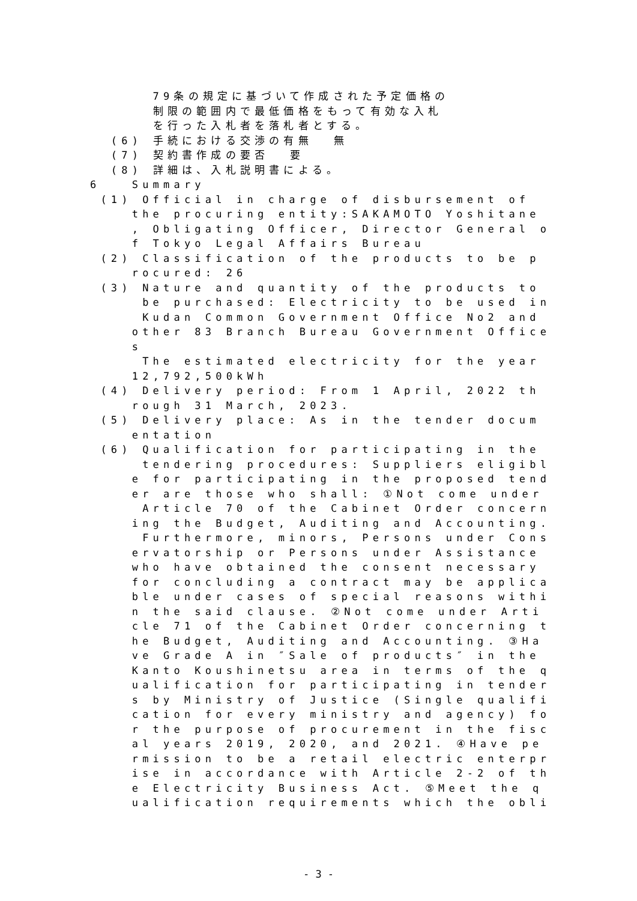79条の規定に基づいて作成された予定価格の
制限の範囲内で最低価格をもって有効な入札
を行った入札者を落札者とする。
(6) 手続における交渉の有無 無
(7) 契約書作成の要否 要
(8) 詳細は、入札説明書による。
6 Summary
(1) Official in charge of disbursement of
the procuring entity:SAKAMOTO Yoshitane
, Obligating Officer, Director General o
f Tokyo Legal Affairs Bureau
(2) Classification of the products to be p
rocured: 26
(3) Nature and quantity of the products to
be purchased: Electricity to be used in
Kudan Common Government Office No2 and
other 83 Branch Bureau Government Office
s
The estimated electricity for the year
12,792,500kWh
(4) Delivery period: From 1 April, 2022 th
rough 31 March, 2023.
(5) Delivery place: As in the tender docum
entation
(6) Qualification for participating in the
tendering procedures: Suppliers eligibl
e for participating in the proposed tend
er are those who shall: ①Not come under
Article 70 of the Cabinet Order concern
ing the Budget, Auditing and Accounting.
Furthermore, minors, Persons under Cons
ervatorship or Persons under Assistance
who have obtained the consent necessary
for concluding a contract may be applica
ble under cases of special reasons withi
n the said clause. ②Not come under Arti
cle 71 of the Cabinet Order concerning t
he Budget, Auditing and Accounting. ③Ha
ve Grade A in ″Sale of products″ in the
Kanto Koushinetsu area in terms of the q
ualification for participating in tender
s by Ministry of Justice (Single qualifi
cation for every ministry and agency) fo
r the purpose of procurement in the fisc
al years 2019, 2020, and 2021. ④Have pe
rmission to be a retail electric enterpr
ise in accordance with Article 2-2 of th
e Electricity Business Act. ⑤Meet the q
ualification requirements which the obli
- 3 -